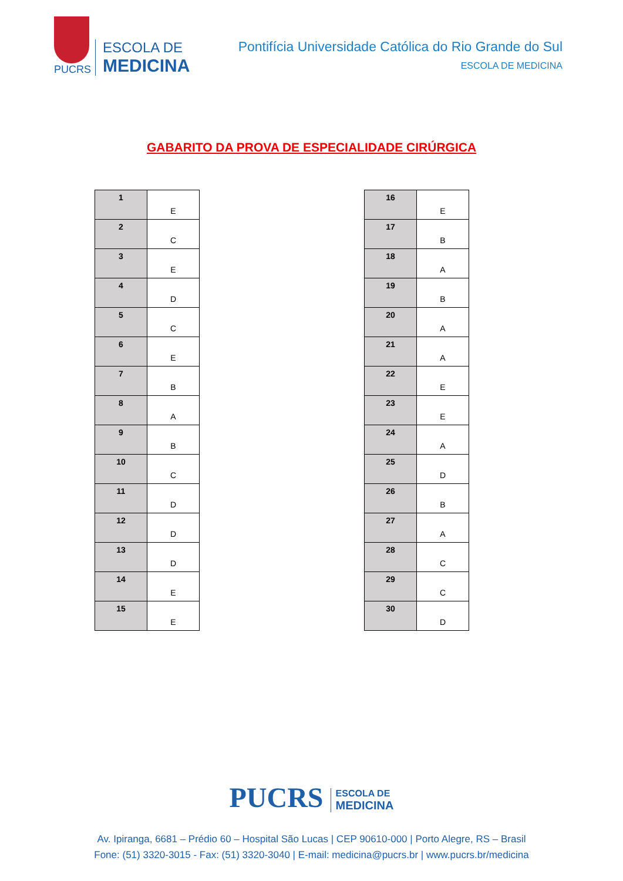PUCRS
ESCOLA DE
MEDICINA
Pontifícia Universidade Católica do Rio Grande do Sul
ESCOLA DE MEDICINA
GABARITO DA PROVA DE ESPECIALIDADE CIRÚRGICA
| 1 | E |
| 2 | C |
| 3 | E |
| 4 | D |
| 5 | C |
| 6 | E |
| 7 | B |
| 8 | A |
| 9 | B |
| 10 | C |
| 11 | D |
| 12 | D |
| 13 | D |
| 14 | E |
| 15 | E |
| 16 | E |
| 17 | B |
| 18 | A |
| 19 | B |
| 20 | A |
| 21 | A |
| 22 | E |
| 23 | E |
| 24 | A |
| 25 | D |
| 26 | B |
| 27 | A |
| 28 | C |
| 29 | C |
| 30 | D |
PUCRS ESCOLA DE
MEDICINA
Av. Ipiranga, 6681 – Prédio 60 – Hospital São Lucas | CEP 90610-000 | Porto Alegre, RS – Brasil
Fone: (51) 3320-3015 - Fax: (51) 3320-3040 | E-mail: medicina@pucrs.br | www.pucrs.br/medicina